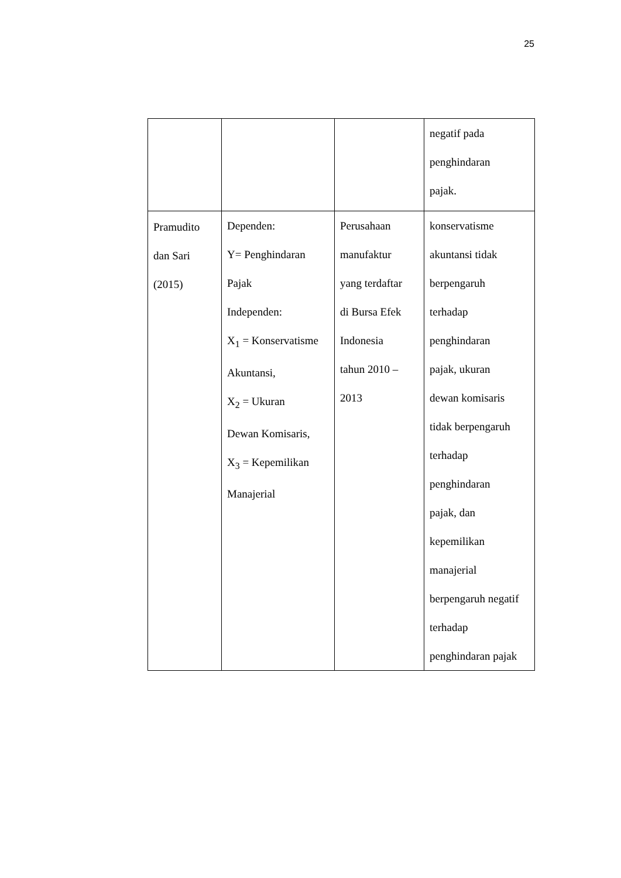25
| | | | negatif pada penghindaran pajak. |
| Pramudito dan Sari (2015) | Dependen: Y= Penghindaran Pajak Independen: X<sub>1</sub> = Konservatisme Akuntansi, X<sub>2</sub> = Ukuran Dewan Komisaris, X<sub>3</sub> = Kepemilikan Manajerial | Perusahaan manufaktur yang terdaftar di Bursa Efek Indonesia tahun 2010 – 2013 | konservatisme akuntansi tidak berpengaruh terhadap penghindaran pajak, ukuran dewan komisaris tidak berpengaruh terhadap penghindaran pajak, dan kepemilikan manajerial berpengaruh negatif terhadap penghindaran pajak |